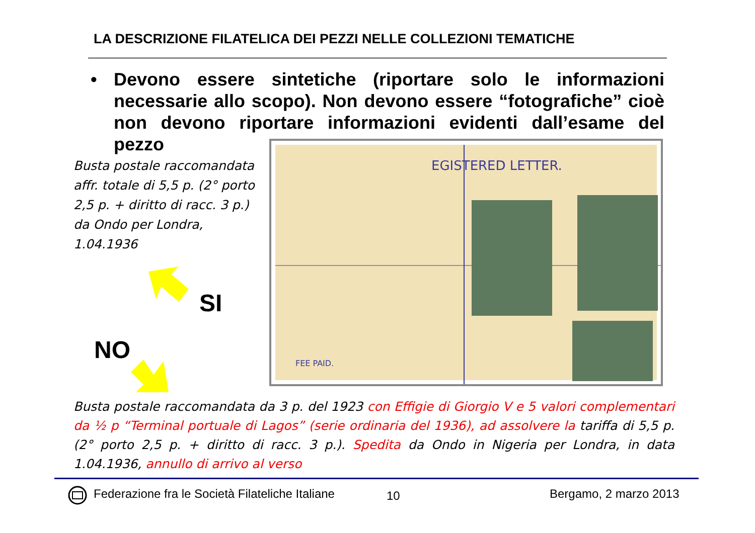LA DESCRIZIONE FILATELICA DEI PEZZI NELLE COLLEZIONI TEMATICHE
• Devono essere sintetiche (riportare solo le informazioni necessarie allo scopo). Non devono essere “fotografiche” cioè non devono riportare informazioni evidenti dall’esame del pezzo
Busta postale raccomandata affr. totale di 5,5 p. (2° porto 2,5 p. + diritto di racc. 3 p.) da Ondo per Londra, 1.04.1936
EGISTERED LETTER.
FEE PAID.
SI
NO
Busta postale raccomandata da 3 p. del 1923 con Effigie di Giorgio V e 5 valori complementari da ½ p “Terminal portuale di Lagos” (serie ordinaria del 1936), ad assolvere la tariffa di 5,5 p. (2° porto 2,5 p. + diritto di racc. 3 p.). Spedita da Ondo in Nigeria per Londra, in data 1.04.1936, annullo di arrivo al verso
Federazione fra le Società Filateliche Italiane
10 Bergamo, 2 marzo 2013